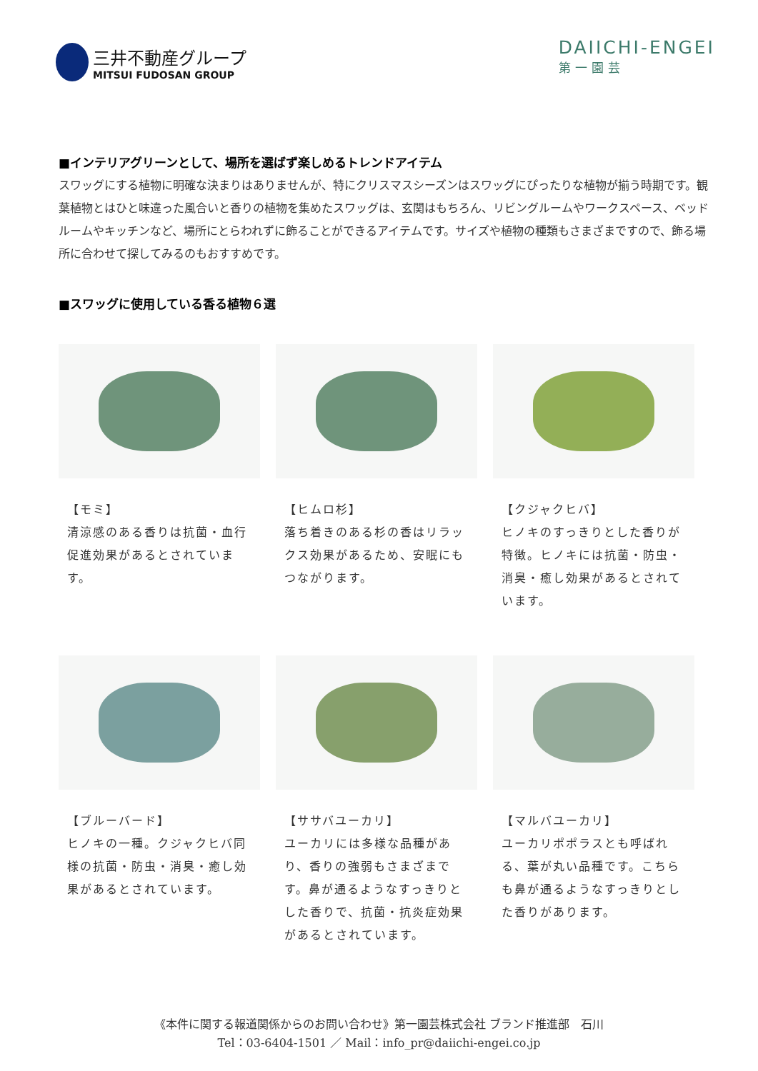三井不動産グループ
MITSUI FUDOSAN GROUP
DAIICHI-ENGEI
第一園芸
■インテリアグリーンとして、場所を選ばず楽しめるトレンドアイテム
スワッグにする植物に明確な決まりはありませんが、特にクリスマスシーズンはスワッグにぴったりな植物が揃う時期です。観葉植物とはひと味違った風合いと香りの植物を集めたスワッグは、玄関はもちろん、リビングルームやワークスペース、ベッドルームやキッチンなど、場所にとらわれずに飾ることができるアイテムです。サイズや植物の種類もさまざまですので、飾る場所に合わせて探してみるのもおすすめです。
■スワッグに使用している香る植物６選
【モミ】
清涼感のある香りは抗菌・血行促進効果があるとされています。
【ヒムロ杉】
落ち着きのある杉の香はリラックス効果があるため、安眠にもつながります。
【クジャクヒバ】
ヒノキのすっきりとした香りが特徴。ヒノキには抗菌・防虫・消臭・癒し効果があるとされています。
【ブルーバード】
ヒノキの一種。クジャクヒバ同様の抗菌・防虫・消臭・癒し効果があるとされています。
【ササバユーカリ】
ユーカリには多様な品種があり、香りの強弱もさまざまです。鼻が通るようなすっきりとした香りで、抗菌・抗炎症効果があるとされています。
【マルバユーカリ】
ユーカリポポラスとも呼ばれる、葉が丸い品種です。こちらも鼻が通るようなすっきりとした香りがあります。
《本件に関する報道関係からのお問い合わせ》第一園芸株式会社 ブランド推進部　石川
Tel：03-6404-1501 ／ Mail：info_pr@daiichi-engei.co.jp